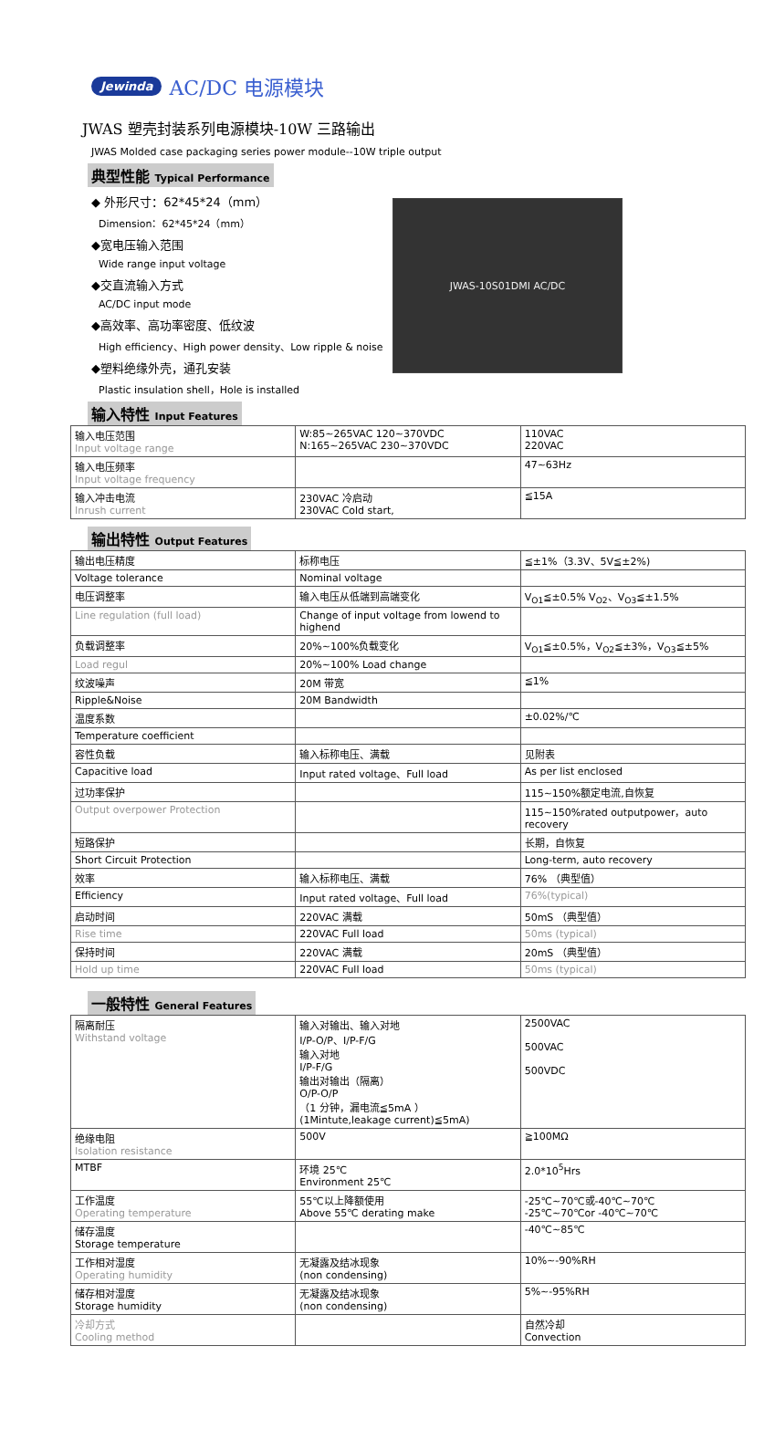Jewinda AC/DC 电源模块
JWAS 塑壳封装系列电源模块-10W 三路输出
JWAS Molded case packaging series power module--10W triple output
典型性能 Typical Performance
◆ 外形尺寸：62*45*24（mm）
Dimension：62*45*24（mm）
◆宽电压输入范围
Wide range input voltage
◆交直流输入方式
AC/DC input mode
◆高效率、高功率密度、低纹波
High efficiency、High power density、Low ripple & noise
◆塑料绝缘外壳，通孔安装
Plastic insulation shell，Hole is installed
JWAS-10S01DMI AC/DC
输入特性 Input Features
| 输入电压范围 Input voltage range | W:85~265VAC 120~370VDC N:165~265VAC 230~370VDC | 110VAC 220VAC |
| 输入电压频率 Input voltage frequency | | 47~63Hz |
| 输入冲击电流 Inrush current | 230VAC 冷启动 230VAC Cold start, | ≦15A |
输出特性 Output Features
| 输出电压精度 | 标称电压 | ≦±1%（3.3V、5V≦±2%) |
| Voltage tolerance | Nominal voltage | |
| 电压调整率 | 输入电压从低端到高端变化 | V<sub>O1</sub>≦±0.5% V<sub>O2</sub>、V<sub>O3</sub>≦±1.5% |
| Line regulation (full load) | Change of input voltage from lowend to highend | |
| 负载调整率 | 20%~100%负载变化 | V<sub>O1</sub>≦±0.5%，V<sub>O2</sub>≦±3%，V<sub>O3</sub>≦±5% |
| Load regul | 20%~100% Load change | |
| 纹波噪声 | 20M 带宽 | ≦1% |
| Ripple&Noise | 20M Bandwidth | |
| 温度系数 | | ±0.02%/℃ |
| Temperature coefficient | | |
| 容性负载 | 输入标称电压、满载 | 见附表 |
| Capacitive load | Input rated voltage、Full load | As per list enclosed |
| 过功率保护 | | 115~150%额定电流,自恢复 |
| Output overpower Protection | | 115~150%rated outputpower，auto recovery |
| 短路保护 | | 长期，自恢复 |
| Short Circuit Protection | | Long-term, auto recovery |
| 效率 | 输入标称电压、满载 | 76% （典型值） |
| Efficiency | Input rated voltage、Full load | 76%(typical) |
| 启动时间 | 220VAC 满载 | 50mS （典型值） |
| Rise time | 220VAC Full load | 50ms (typical) |
| 保持时间 | 220VAC 满载 | 20mS （典型值） |
| Hold up time | 220VAC Full load | 50ms (typical) |
一般特性 General Features
| 隔离耐压 Withstand voltage | 输入对输出、输入对地 I/P-O/P、I/P-F/G 输入对地 I/P-F/G 输出对输出（隔离） O/P-O/P （1 分钟，漏电流≦5mA ） (1Mintute,leakage current)≦5mA) | 2500VAC 500VAC 500VDC |
| 绝缘电阻 Isolation resistance | 500V | ≧100MΩ |
| MTBF | 环境 25℃ Environment 25℃ | 2.0*10<sup>5</sup>Hrs |
| 工作温度 Operating temperature | 55℃以上降额使用 Above 55℃ derating make | -25℃~70℃或-40℃~70℃ -25℃~70℃or -40℃~70℃ |
| 储存温度 Storage temperature | | -40℃~85℃ |
| 工作相对湿度 Operating humidity | 无凝露及结冰现象 (non condensing) | 10%~-90%RH |
| 储存相对湿度 Storage humidity | 无凝露及结冰现象 (non condensing) | 5%~-95%RH |
| 冷却方式 Cooling method | | 自然冷却 Convection |